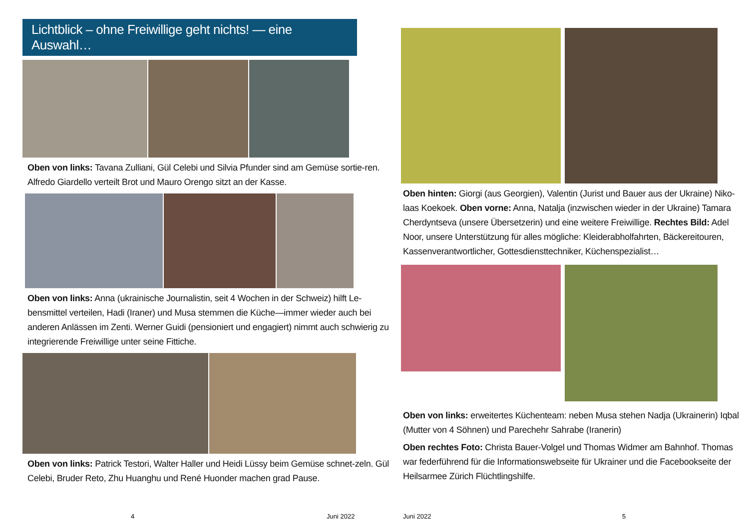Lichtblick – ohne Freiwillige geht nichts! — eine Auswahl…
Oben von links: Tavana Zulliani, Gül Celebi und Silvia Pfunder sind am Gemüse sortie-ren. Alfredo Giardello verteilt Brot und Mauro Orengo sitzt an der Kasse.
Oben von links: Anna (ukrainische Journalistin, seit 4 Wochen in der Schweiz) hilft Le-bensmittel verteilen, Hadi (Iraner) und Musa stemmen die Küche—immer wieder auch bei anderen Anlässen im Zenti. Werner Guidi (pensioniert und engagiert) nimmt auch schwierig zu integrierende Freiwillige unter seine Fittiche.
Oben von links: Patrick Testori, Walter Haller und Heidi Lüssy beim Gemüse schnet-zeln. Gül Celebi, Bruder Reto, Zhu Huanghu und René Huonder machen grad Pause.
4 Juni 2022
Oben hinten: Giorgi (aus Georgien), Valentin (Jurist und Bauer aus der Ukraine) Niko-laas Koekoek. Oben vorne: Anna, Natalja (inzwischen wieder in der Ukraine) Tamara Cherdyntseva (unsere Übersetzerin) und eine weitere Freiwillige. Rechtes Bild: Adel Noor, unsere Unterstützung für alles mögliche: Kleiderabholfahrten, Bäckereitouren, Kassenverantwortlicher, Gottesdiensttechniker, Küchenspezialist…
Oben von links: erweitertes Küchenteam: neben Musa stehen Nadja (Ukrainerin) Iqbal (Mutter von 4 Söhnen) und Parechehr Sahrabe (Iranerin)
Oben rechtes Foto: Christa Bauer-Volgel und Thomas Widmer am Bahnhof. Thomas war federführend für die Informationswebseite für Ukrainer und die Facebookseite der Heilsarmee Zürich Flüchtlingshilfe.
Juni 2022 5